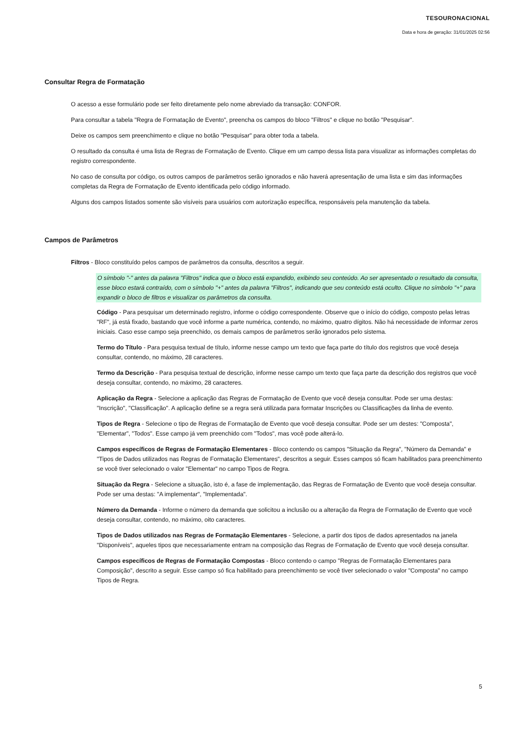TESOURONACIONAL
Data e hora de geração: 31/01/2025 02:56
Consultar Regra de Formatação
O acesso a esse formulário pode ser feito diretamente pelo nome abreviado da transação: CONFOR.
Para consultar a tabela "Regra de Formatação de Evento", preencha os campos do bloco "Filtros" e clique no botão "Pesquisar".
Deixe os campos sem preenchimento e clique no botão "Pesquisar" para obter toda a tabela.
O resultado da consulta é uma lista de Regras de Formatação de Evento. Clique em um campo dessa lista para visualizar as informações completas do registro correspondente.
No caso de consulta por código, os outros campos de parâmetros serão ignorados e não haverá apresentação de uma lista e sim das informações completas da Regra de Formatação de Evento identificada pelo código informado.
Alguns dos campos listados somente são visíveis para usuários com autorização específica, responsáveis pela manutenção da tabela.
Campos de Parâmetros
Filtros - Bloco constituído pelos campos de parâmetros da consulta, descritos a seguir.
O símbolo "-" antes da palavra "Filtros" indica que o bloco está expandido, exibindo seu conteúdo. Ao ser apresentado o resultado da consulta, esse bloco estará contraído, com o símbolo "+" antes da palavra "Filtros", indicando que seu conteúdo está oculto. Clique no símbolo "+" para expandir o bloco de filtros e visualizar os parâmetros da consulta.
Código - Para pesquisar um determinado registro, informe o código correspondente. Observe que o início do código, composto pelas letras "RF", já está fixado, bastando que você informe a parte numérica, contendo, no máximo, quatro dígitos. Não há necessidade de informar zeros iniciais. Caso esse campo seja preenchido, os demais campos de parâmetros serão ignorados pelo sistema.
Termo do Título - Para pesquisa textual de título, informe nesse campo um texto que faça parte do título dos registros que você deseja consultar, contendo, no máximo, 28 caracteres.
Termo da Descrição - Para pesquisa textual de descrição, informe nesse campo um texto que faça parte da descrição dos registros que você deseja consultar, contendo, no máximo, 28 caracteres.
Aplicação da Regra - Selecione a aplicação das Regras de Formatação de Evento que você deseja consultar. Pode ser uma destas: "Inscrição", "Classificação". A aplicação define se a regra será utilizada para formatar Inscrições ou Classificações da linha de evento.
Tipos de Regra - Selecione o tipo de Regras de Formatação de Evento que você deseja consultar. Pode ser um destes: "Composta", "Elementar", "Todos". Esse campo já vem preenchido com "Todos", mas você pode alterá-lo.
Campos específicos de Regras de Formatação Elementares - Bloco contendo os campos "Situação da Regra", "Número da Demanda" e "Tipos de Dados utilizados nas Regras de Formatação Elementares", descritos a seguir. Esses campos só ficam habilitados para preenchimento se você tiver selecionado o valor "Elementar" no campo Tipos de Regra.
Situação da Regra - Selecione a situação, isto é, a fase de implementação, das Regras de Formatação de Evento que você deseja consultar. Pode ser uma destas: "A implementar", "Implementada".
Número da Demanda - Informe o número da demanda que solicitou a inclusão ou a alteração da Regra de Formatação de Evento que você deseja consultar, contendo, no máximo, oito caracteres.
Tipos de Dados utilizados nas Regras de Formatação Elementares - Selecione, a partir dos tipos de dados apresentados na janela "Disponíveis", aqueles tipos que necessariamente entram na composição das Regras de Formatação de Evento que você deseja consultar.
Campos específicos de Regras de Formatação Compostas - Bloco contendo o campo "Regras de Formatação Elementares para Composição", descrito a seguir. Esse campo só fica habilitado para preenchimento se você tiver selecionado o valor "Composta" no campo Tipos de Regra.
5